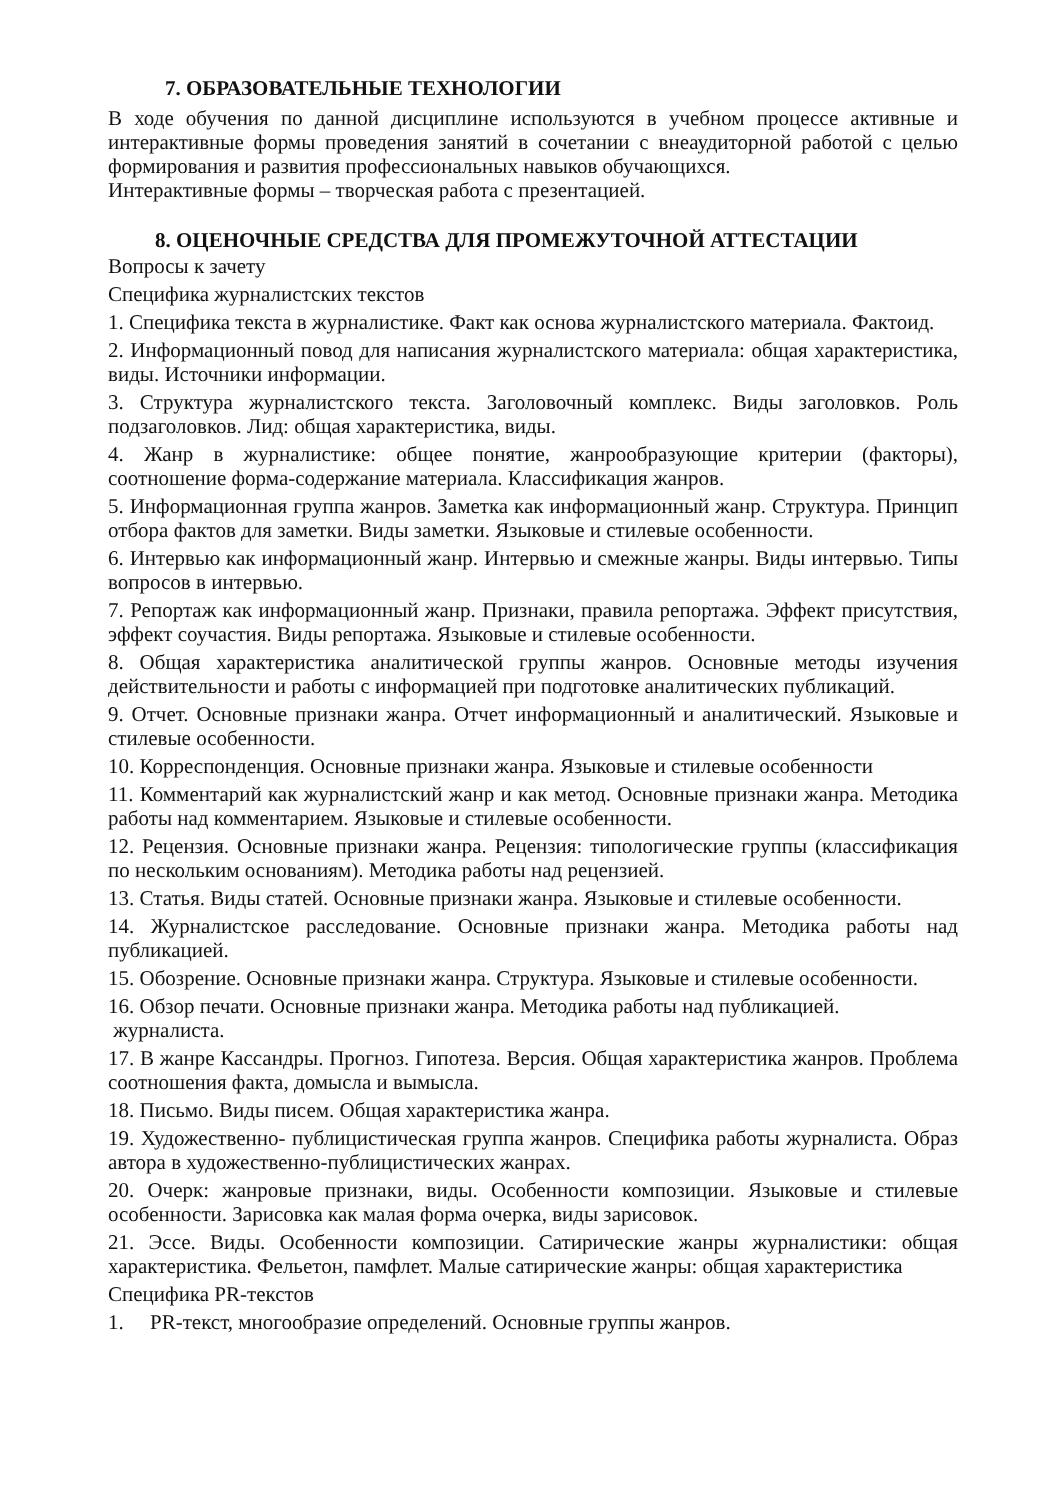7. ОБРАЗОВАТЕЛЬНЫЕ ТЕХНОЛОГИИ
В ходе обучения по данной дисциплине используются в учебном процессе активные и интерактивные формы проведения занятий в сочетании с внеаудиторной работой с целью формирования и развития профессиональных навыков обучающихся.
Интерактивные формы – творческая работа с презентацией.
8. ОЦЕНОЧНЫЕ СРЕДСТВА ДЛЯ ПРОМЕЖУТОЧНОЙ АТТЕСТАЦИИ
Вопросы к зачету
Специфика журналистских текстов
1. Специфика текста в журналистике. Факт как основа журналистского материала. Фактоид.
2. Информационный повод для написания журналистского материала: общая характеристика, виды. Источники информации.
3. Структура журналистского текста. Заголовочный комплекс. Виды заголовков. Роль подзаголовков. Лид: общая характеристика, виды.
4. Жанр в журналистике: общее понятие, жанрообразующие критерии (факторы), соотношение форма-содержание материала. Классификация жанров.
5. Информационная группа жанров. Заметка как информационный жанр. Структура. Принцип отбора фактов для заметки. Виды заметки. Языковые и стилевые особенности.
6. Интервью как информационный жанр. Интервью и смежные жанры. Виды интервью. Типы вопросов в интервью.
7. Репортаж как информационный жанр. Признаки, правила репортажа. Эффект присутствия, эффект соучастия. Виды репортажа. Языковые и стилевые особенности.
8. Общая характеристика аналитической группы жанров. Основные методы изучения действительности и работы с информацией при подготовке аналитических публикаций.
9. Отчет. Основные признаки жанра. Отчет информационный и аналитический. Языковые и стилевые особенности.
10. Корреспонденция. Основные признаки жанра. Языковые и стилевые особенности
11. Комментарий как журналистский жанр и как метод. Основные признаки жанра. Методика работы над комментарием. Языковые и стилевые особенности.
12. Рецензия. Основные признаки жанра. Рецензия: типологические группы (классификация по нескольким основаниям). Методика работы над рецензией.
13. Статья. Виды статей. Основные признаки жанра. Языковые и стилевые особенности.
14. Журналистское расследование. Основные признаки жанра. Методика работы над публикацией.
15. Обозрение. Основные признаки жанра. Структура. Языковые и стилевые особенности.
16. Обзор печати. Основные признаки жанра. Методика работы над публикацией.
журналиста.
17. В жанре Кассандры. Прогноз. Гипотеза. Версия. Общая характеристика жанров. Проблема соотношения факта, домысла и вымысла.
18. Письмо. Виды писем. Общая характеристика жанра.
19. Художественно- публицистическая группа жанров. Специфика работы журналиста. Образ автора в художественно-публицистических жанрах.
20. Очерк: жанровые признаки, виды. Особенности композиции. Языковые и стилевые особенности. Зарисовка как малая форма очерка, виды зарисовок.
21. Эссе. Виды. Особенности композиции. Сатирические жанры журналистики: общая характеристика. Фельетон, памфлет. Малые сатирические жанры: общая характеристика
Специфика PR-текстов
1. PR-текст, многообразие определений. Основные группы жанров.